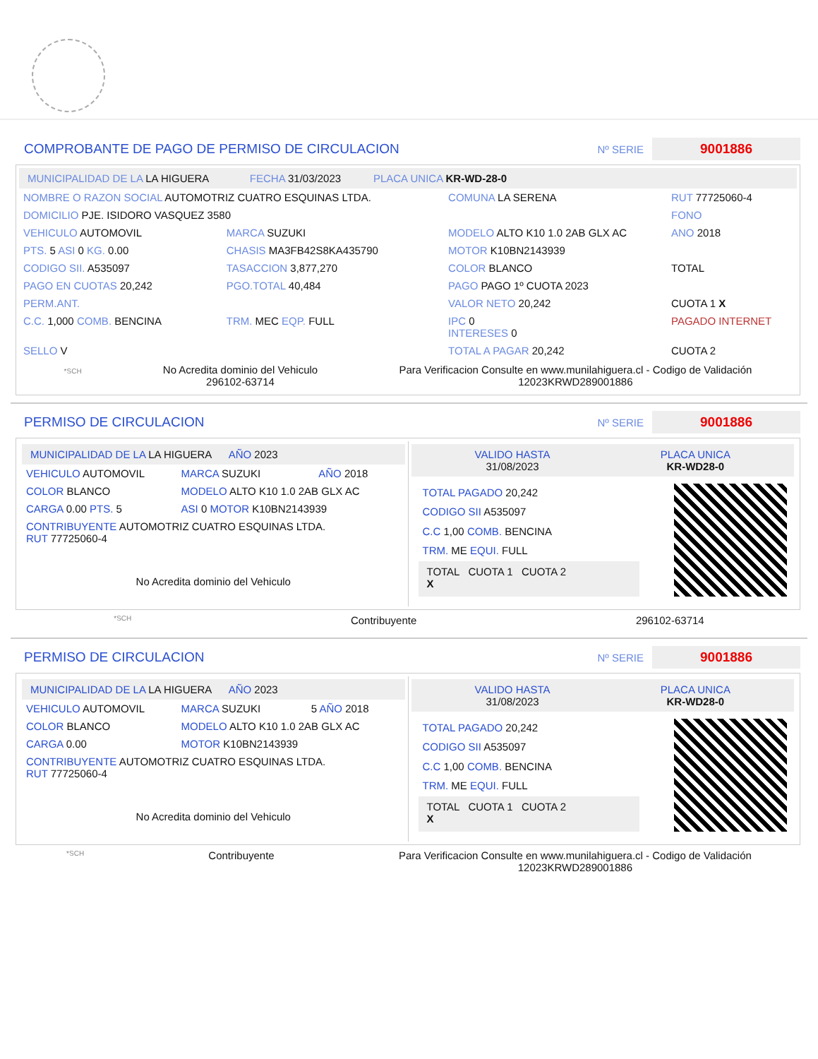COMPROBANTE DE PAGO DE PERMISO DE CIRCULACION
Nº SERIE 9001886
MUNICIPALIDAD DE LA LA HIGUERA FECHA 31/03/2023 PLACA UNICA KR-WD-28-0
| NOMBRE O RAZON SOCIAL AUTOMOTRIZ CUATRO ESQUINAS LTDA. | | | COMUNA LA SERENA | RUT 77725060-4 |
| DOMICILIO PJE. ISIDORO VASQUEZ 3580 | | | | FONO |
| VEHICULO AUTOMOVIL | MARCA SUZUKI | MODELO ALTO K10 1.0 2AB GLX AC | | ANO 2018 |
| PTS. 5 ASI 0 KG. 0.00 | CHASIS MA3FB42S8KA435790 | MOTOR K10BN2143939 | | |
| CODIGO SII. A535097 | TASACCION 3,877,270 | COLOR BLANCO | | TOTAL |
| PAGO EN CUOTAS 20,242 | PGO.TOTAL 40,484 | PAGO PAGO 1º CUOTA 2023 | | |
| PERM.ANT. | | VALOR NETO 20,242 | | CUOTA 1 X |
| C.C. 1,000 COMB. BENCINA | TRM. MEC EQP. FULL | IPC 0 INTERESES 0 | | PAGADO INTERNET |
| SELLO V | | TOTAL A PAGAR 20,242 | | CUOTA 2 |
*SCH
No Acredita dominio del Vehiculo
296102-63714
Para Verificacion Consulte en www.munilahiguera.cl - Codigo de Validación
12023KRWD289001886
PERMISO DE CIRCULACION
Nº SERIE 9001886
MUNICIPALIDAD DE LA LA HIGUERA AÑO 2023
| VEHICULO AUTOMOVIL | MARCA SUZUKI | AÑO 2018 |
| COLOR BLANCO | MODELO ALTO K10 1.0 2AB GLX AC | |
| CARGA 0.00 PTS. 5 | ASI 0 MOTOR K10BN2143939 | |
| CONTRIBUYENTE AUTOMOTRIZ CUATRO ESQUINAS LTDA. RUT 77725060-4 | | |
| No Acredita dominio del Vehiculo | | |
VALIDO HASTA
31/08/2023
PLACA UNICA
KR-WD28-0
| TOTAL PAGADO 20,242 |
| CODIGO SII A535097 |
| C.C 1,00 COMB. BENCINA |
| TRM. ME EQUI. FULL |
| TOTAL CUOTA 1 CUOTA 2 X |
*SCH Contribuyente 296102-63714
PERMISO DE CIRCULACION
Nº SERIE 9001886
MUNICIPALIDAD DE LA LA HIGUERA AÑO 2023
| VEHICULO AUTOMOVIL | MARCA SUZUKI | 5 AÑO 2018 |
| COLOR BLANCO | MODELO ALTO K10 1.0 2AB GLX AC | |
| CARGA 0.00 | MOTOR K10BN2143939 | |
| CONTRIBUYENTE AUTOMOTRIZ CUATRO ESQUINAS LTDA. RUT 77725060-4 | | |
| No Acredita dominio del Vehiculo | | |
VALIDO HASTA
31/08/2023
PLACA UNICA
KR-WD28-0
| TOTAL PAGADO 20,242 |
| CODIGO SII A535097 |
| C.C 1,00 COMB. BENCINA |
| TRM. ME EQUI. FULL |
| TOTAL CUOTA 1 CUOTA 2 X |
*SCH Contribuyente Para Verificacion Consulte en www.munilahiguera.cl - Codigo de Validación
12023KRWD289001886